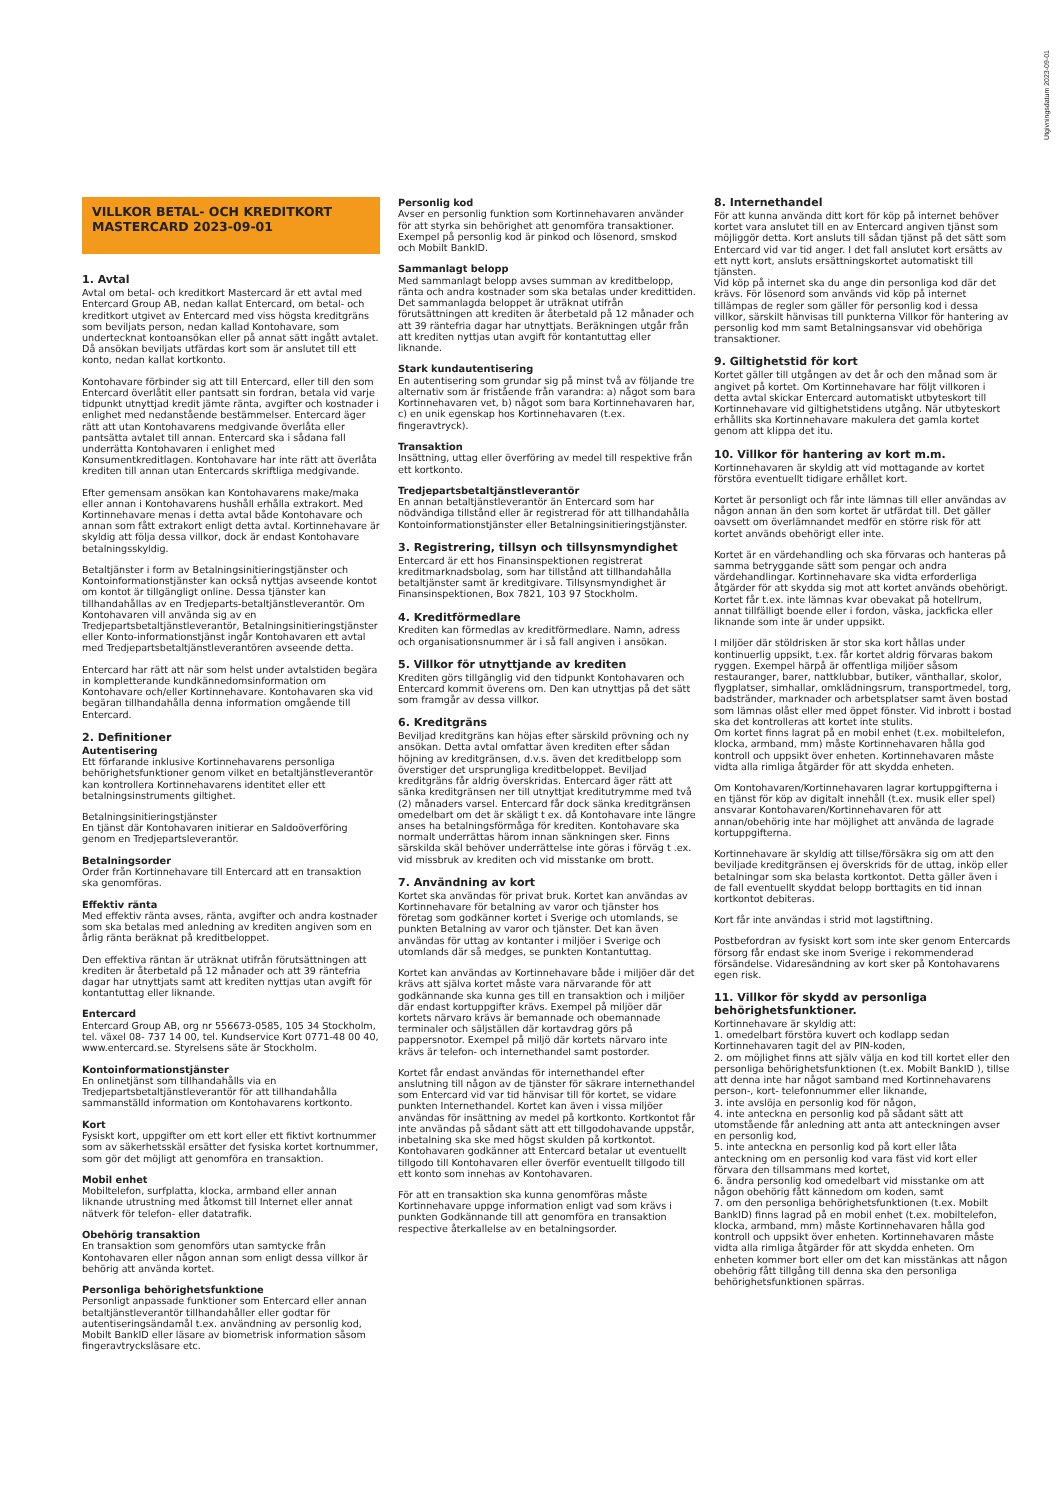Utgivningsdatum 2023-09-01
VILLKOR BETAL- OCH KREDITKORT MASTERCARD 2023-09-01
1. Avtal
Avtal om betal- och kreditkort Mastercard är ett avtal med Entercard Group AB, nedan kallat Entercard, om betal- och kreditkort utgivet av Entercard med viss högsta kreditgräns som beviljats person, nedan kallad Kontohavare, som undertecknat kontoansökan eller på annat sätt ingått avtalet. Då ansökan beviljats utfärdas kort som är anslutet till ett konto, nedan kallat kortkonto.
Kontohavare förbinder sig att till Entercard, eller till den som Entercard överlåtit eller pantsatt sin fordran, betala vid varje tidpunkt utnyttjad kredit jämte ränta, avgifter och kostnader i enlighet med nedanstående bestämmelser. Entercard äger rätt att utan Kontohavarens medgivande överlåta eller pantsätta avtalet till annan. Entercard ska i sådana fall underrätta Kontohavaren i enlighet med Konsumentkreditlagen. Kontohavare har inte rätt att överlåta krediten till annan utan Entercards skriftliga medgivande.
Efter gemensam ansökan kan Kontohavarens make/maka eller annan i Kontohavarens hushåll erhålla extrakort. Med Kortinnehavare menas i detta avtal både Kontohavare och annan som fått extrakort enligt detta avtal. Kortinnehavare är skyldig att följa dessa villkor, dock är endast Kontohavare betalningsskyldig.
Betaltjänster i form av Betalningsinitieringstjänster och Kontoinformationstjänster kan också nyttjas avseende kontot om kontot är tillgängligt online. Dessa tjänster kan tillhandahållas av en Tredjeparts-betaltjänstleverantör. Om Kontohavaren vill använda sig av en Tredjepartsbetaltjänstleverantör, Betalningsinitieringstjänster eller Konto-informationstjänst ingår Kontohavaren ett avtal med Tredjepartsbetaltjänstleverantören avseende detta.
Entercard har rätt att när som helst under avtalstiden begära in kompletterande kundkännedomsinformation om Kontohavare och/eller Kortinnehavare. Kontohavaren ska vid begäran tillhandahålla denna information omgående till Entercard.
2. Definitioner
Autentisering
Ett förfarande inklusive Kortinnehavarens personliga behörighetsfunktioner genom vilket en betaltjänstleverantör kan kontrollera Kortinnehavarens identitet eller ett betalningsinstruments giltighet.
Betalningsinitieringstjänster
En tjänst där Kontohavaren initierar en Saldoöverföring genom en Tredjepartsleverantör.
Betalningsorder
Order från Kortinnehavare till Entercard att en transaktion ska genomföras.
Effektiv ränta
Med effektiv ränta avses, ränta, avgifter och andra kostnader som ska betalas med anledning av krediten angiven som en årlig ränta beräknat på kreditbeloppet.
Den effektiva räntan är uträknat utifrån förutsättningen att krediten är återbetald på 12 månader och att 39 räntefria dagar har utnyttjats samt att krediten nyttjas utan avgift för kontantuttag eller liknande.
Entercard
Entercard Group AB, org nr 556673-0585, 105 34 Stockholm, tel. växel 08- 737 14 00, tel. Kundservice Kort 0771-48 00 40, www.entercard.se. Styrelsens säte är Stockholm.
Kontoinformationstjänster
En onlinetjänst som tillhandahålls via en Tredjepartsbetaltjänstleverantör för att tillhandahålla sammanställd information om Kontohavarens kortkonto.
Kort
Fysiskt kort, uppgifter om ett kort eller ett fiktivt kortnummer som av säkerhetsskäl ersätter det fysiska kortet kortnummer, som gör det möjligt att genomföra en transaktion.
Mobil enhet
Mobiltelefon, surfplatta, klocka, armband eller annan liknande utrustning med åtkomst till Internet eller annat nätverk för telefon- eller datatrafik.
Obehörig transaktion
En transaktion som genomförs utan samtycke från Kontohavaren eller någon annan som enligt dessa villkor är behörig att använda kortet.
Personliga behörighetsfunktione
Personligt anpassade funktioner som Entercard eller annan betaltjänstleverantör tillhandahåller eller godtar för autentiseringsändamål t.ex. användning av personlig kod, Mobilt BankID eller läsare av biometrisk information såsom fingeravtrycksläsare etc.
Personlig kod
Avser en personlig funktion som Kortinnehavaren använder för att styrka sin behörighet att genomföra transaktioner. Exempel på personlig kod är pinkod och lösenord, smskod och Mobilt BankID.
Sammanlagt belopp
Med sammanlagt belopp avses summan av kreditbelopp, ränta och andra kostnader som ska betalas under kredittiden. Det sammanlagda beloppet är uträknat utifrån förutsättningen att krediten är återbetald på 12 månader och att 39 räntefria dagar har utnyttjats. Beräkningen utgår från att krediten nyttjas utan avgift för kontantuttag eller liknande.
Stark kundautentisering
En autentisering som grundar sig på minst två av följande tre alternativ som är fristående från varandra: a) något som bara Kortinnehavaren vet, b) något som bara Kortinnehavaren har, c) en unik egenskap hos Kortinnehavaren (t.ex. fingeravtryck).
Transaktion
Insättning, uttag eller överföring av medel till respektive från ett kortkonto.
Tredjepartsbetaltjänstleverantör
En annan betaltjänstleverantör än Entercard som har nödvändiga tillstånd eller är registrerad för att tillhandahålla Kontoinformationstjänster eller Betalningsinitieringstjänster.
3. Registrering, tillsyn och tillsynsmyndighet
Entercard är ett hos Finansinspektionen registrerat kreditmarknadsbolag, som har tillstånd att tillhandahålla betaltjänster samt är kreditgivare. Tillsynsmyndighet är Finansinspektionen, Box 7821, 103 97 Stockholm.
4. Kreditförmedlare
Krediten kan förmedlas av kreditförmedlare. Namn, adress och organisationsnummer är i så fall angiven i ansökan.
5. Villkor för utnyttjande av krediten
Krediten görs tillgänglig vid den tidpunkt Kontohavaren och Entercard kommit överens om. Den kan utnyttjas på det sätt som framgår av dessa villkor.
6. Kreditgräns
Beviljad kreditgräns kan höjas efter särskild prövning och ny ansökan. Detta avtal omfattar även krediten efter sådan höjning av kreditgränsen, d.v.s. även det kreditbelopp som överstiger det ursprungliga kreditbeloppet. Beviljad kreditgräns får aldrig överskridas. Entercard äger rätt att sänka kreditgränsen ner till utnyttjat kreditutrymme med två (2) månaders varsel. Entercard får dock sänka kreditgränsen omedelbart om det är skäligt t ex. då Kontohavare inte längre anses ha betalningsförmåga för krediten. Kontohavare ska normalt underrättas härom innan sänkningen sker. Finns särskilda skäl behöver underrättelse inte göras i förväg t .ex. vid missbruk av krediten och vid misstanke om brott.
7. Användning av kort
Kortet ska användas för privat bruk. Kortet kan användas av Kortinnehavare för betalning av varor och tjänster hos företag som godkänner kortet i Sverige och utomlands, se punkten Betalning av varor och tjänster. Det kan även användas för uttag av kontanter i miljöer i Sverige och utomlands där så medges, se punkten Kontantuttag.
Kortet kan användas av Kortinnehavare både i miljöer där det krävs att själva kortet måste vara närvarande för att godkännande ska kunna ges till en transaktion och i miljöer där endast kortuppgifter krävs. Exempel på miljöer där kortets närvaro krävs är bemannade och obemannade terminaler och säljställen där kortavdrag görs på pappersnotor. Exempel på miljö där kortets närvaro inte krävs är telefon- och internethandel samt postorder.
Kortet får endast användas för internethandel efter anslutning till någon av de tjänster för säkrare internethandel som Entercard vid var tid hänvisar till för kortet, se vidare punkten Internethandel. Kortet kan även i vissa miljöer användas för insättning av medel på kortkonto. Kortkontot får inte användas på sådant sätt att ett tillgodohavande uppstår, inbetalning ska ske med högst skulden på kortkontot. Kontohavaren godkänner att Entercard betalar ut eventuellt tillgodo till Kontohavaren eller överför eventuellt tillgodo till ett konto som innehas av Kontohavaren.
För att en transaktion ska kunna genomföras måste Kortinnehavare uppge information enligt vad som krävs i punkten Godkännande till att genomföra en transaktion respective återkallelse av en betalningsorder.
8. Internethandel
För att kunna använda ditt kort för köp på internet behöver kortet vara anslutet till en av Entercard angiven tjänst som möjliggör detta. Kort ansluts till sådan tjänst på det sätt som Entercard vid var tid anger. I det fall anslutet kort ersätts av ett nytt kort, ansluts ersättningskortet automatiskt till tjänsten.
Vid köp på internet ska du ange din personliga kod där det krävs. För lösenord som används vid köp på internet tillämpas de regler som gäller för personlig kod i dessa villkor, särskilt hänvisas till punkterna Villkor för hantering av personlig kod mm samt Betalningsansvar vid obehöriga transaktioner.
9. Giltighetstid för kort
Kortet gäller till utgången av det år och den månad som är angivet på kortet. Om Kortinnehavare har följt villkoren i detta avtal skickar Entercard automatiskt utbyteskort till Kortinnehavare vid giltighetstidens utgång. När utbyteskort erhållits ska Kortinnehavare makulera det gamla kortet genom att klippa det itu.
10. Villkor för hantering av kort m.m.
Kortinnehavaren är skyldig att vid mottagande av kortet förstöra eventuellt tidigare erhållet kort.
Kortet är personligt och får inte lämnas till eller användas av någon annan än den som kortet är utfärdat till. Det gäller oavsett om överlämnandet medför en större risk för att kortet används obehörigt eller inte.
Kortet är en värdehandling och ska förvaras och hanteras på samma betryggande sätt som pengar och andra värdehandlingar. Kortinnehavare ska vidta erforderliga åtgärder för att skydda sig mot att kortet används obehörigt. Kortet får t.ex. inte lämnas kvar obevakat på hotellrum, annat tillfälligt boende eller i fordon, väska, jackficka eller liknande som inte är under uppsikt.
I miljöer där stöldrisken är stor ska kort hållas under kontinuerlig uppsikt, t.ex. får kortet aldrig förvaras bakom ryggen. Exempel härpå är offentliga miljöer såsom restauranger, barer, nattklubbar, butiker, vänthallar, skolor, flygplatser, simhallar, omklädningsrum, transportmedel, torg, badstränder, marknader och arbetsplatser samt även bostad som lämnas olåst eller med öppet fönster. Vid inbrott i bostad ska det kontrolleras att kortet inte stulits.
Om kortet finns lagrat på en mobil enhet (t.ex. mobiltelefon, klocka, armband, mm) måste Kortinnehavaren hålla god kontroll och uppsikt över enheten. Kortinnehavaren måste vidta alla rimliga åtgärder för att skydda enheten.
Om Kontohavaren/Kortinnehavaren lagrar kortuppgifterna i en tjänst för köp av digitalt innehåll (t.ex. musik eller spel) ansvarar Kontohavaren/Kortinnehavaren för att annan/obehörig inte har möjlighet att använda de lagrade kortuppgifterna.
Kortinnehavare är skyldig att tillse/försäkra sig om att den beviljade kreditgränsen ej överskrids för de uttag, inköp eller betalningar som ska belasta kortkontot. Detta gäller även i de fall eventuellt skyddat belopp borttagits en tid innan kortkontot debiteras.
Kort får inte användas i strid mot lagstiftning.
Postbefordran av fysiskt kort som inte sker genom Entercards försorg får endast ske inom Sverige i rekommenderad försändelse. Vidaresändning av kort sker på Kontohavarens egen risk.
11. Villkor för skydd av personliga behörighetsfunktioner.
Kortinnehavare är skyldig att:
1. omedelbart förstöra kuvert och kodlapp sedan Kortinnehavaren tagit del av PIN-koden,
2. om möjlighet finns att själv välja en kod till kortet eller den personliga behörighetsfunktionen (t.ex. Mobilt BankID ), tillse att denna inte har något samband med Kortinnehavarens person-, kort- telefonnummer eller liknande,
3. inte avslöja en personlig kod för någon,
4. inte anteckna en personlig kod på sådant sätt att utomstående får anledning att anta att anteckningen avser en personlig kod,
5. inte anteckna en personlig kod på kort eller låta anteckning om en personlig kod vara fäst vid kort eller förvara den tillsammans med kortet,
6. ändra personlig kod omedelbart vid misstanke om att någon obehörig fått kännedom om koden, samt
7. om den personliga behörighetsfunktionen (t.ex. Mobilt BankID) finns lagrad på en mobil enhet (t.ex. mobiltelefon, klocka, armband, mm) måste Kortinnehavaren hålla god kontroll och uppsikt över enheten. Kortinnehavaren måste vidta alla rimliga åtgärder för att skydda enheten. Om enheten kommer bort eller om det kan misstänkas att någon obehörig fått tillgång till denna ska den personliga behörighetsfunktionen spärras.